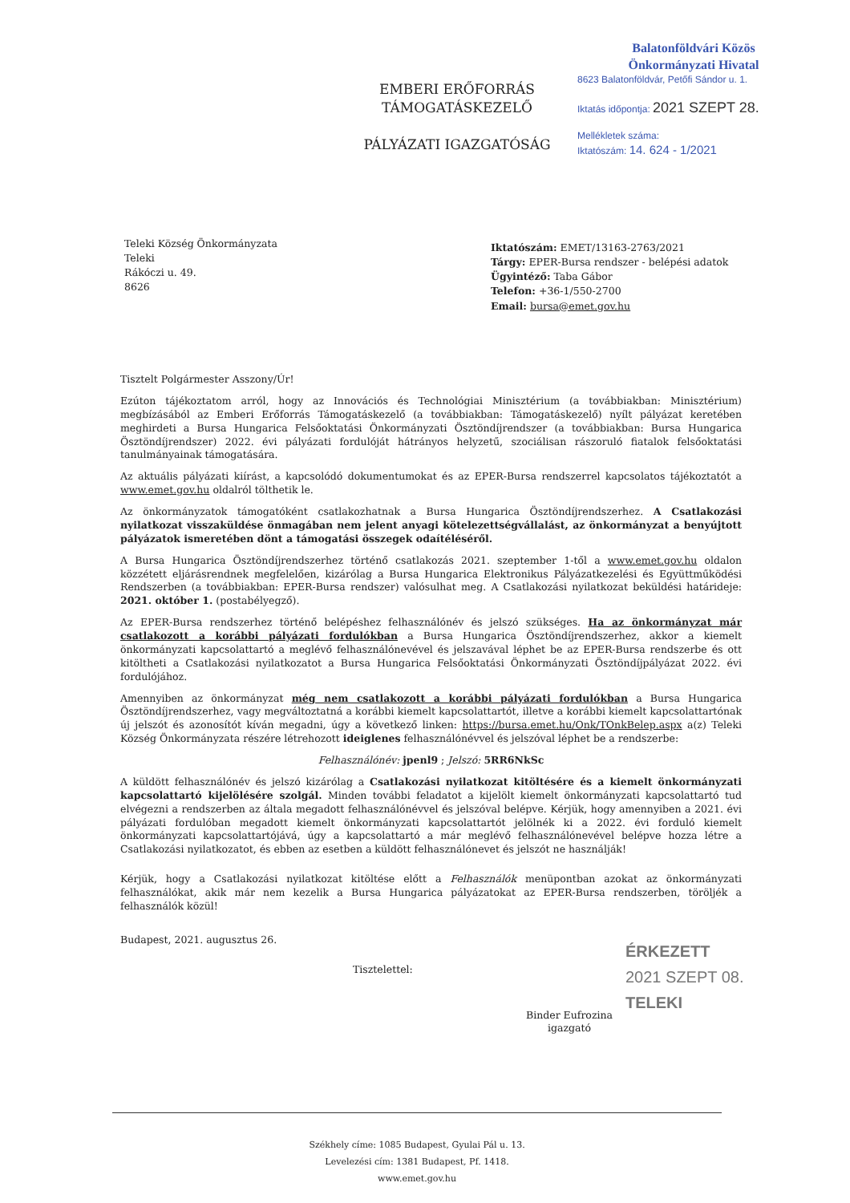Balatonföldvári Közös
Önkormányzati Hivatal
8623 Balatonföldvár, Petőfi Sándor u. 1.
Iktatás időpontja: 2021 SZEPT 28.
Mellékletek száma:
Iktatószám: 14. 624 - 1/2021
EMBERI ERŐFORRÁS
TÁMOGATÁSKEZELŐ
PÁLYÁZATI IGAZGATÓSÁG
Teleki Község Önkormányzata
Teleki
Rákóczi u. 49.
8626
Iktatószám: EMET/13163-2763/2021
Tárgy: EPER-Bursa rendszer - belépési adatok
Ügyintéző: Taba Gábor
Telefon: +36-1/550-2700
Email: bursa@emet.gov.hu
Tisztelt Polgármester Asszony/Úr!
Ezúton tájékoztatom arról, hogy az Innovációs és Technológiai Minisztérium (a továbbiakban: Minisztérium) megbízásából az Emberi Erőforrás Támogatáskezelő (a továbbiakban: Támogatáskezelő) nyílt pályázat keretében meghirdeti a Bursa Hungarica Felsőoktatási Önkormányzati Ösztöndíjrendszer (a továbbiakban: Bursa Hungarica Ösztöndíjrendszer) 2022. évi pályázati fordulóját hátrányos helyzetű, szociálisan rászoruló fiatalok felsőoktatási tanulmányainak támogatására.
Az aktuális pályázati kiírást, a kapcsolódó dokumentumokat és az EPER-Bursa rendszerrel kapcsolatos tájékoztatót a www.emet.gov.hu oldalról tölthetik le.
Az önkormányzatok támogatóként csatlakozhatnak a Bursa Hungarica Ösztöndíjrendszerhez. A Csatlakozási nyilatkozat visszaküldése önmagában nem jelent anyagi kötelezettségvállalást, az önkormányzat a benyújtott pályázatok ismeretében dönt a támogatási összegek odaítéléséről.
A Bursa Hungarica Ösztöndíjrendszerhez történő csatlakozás 2021. szeptember 1-től a www.emet.gov.hu oldalon közzétett eljárásrendnek megfelelően, kizárólag a Bursa Hungarica Elektronikus Pályázatkezelési és Együttműködési Rendszerben (a továbbiakban: EPER-Bursa rendszer) valósulhat meg. A Csatlakozási nyilatkozat beküldési határideje: 2021. október 1. (postabélyegző).
Az EPER-Bursa rendszerhez történő belépéshez felhasználónév és jelszó szükséges. Ha az önkormányzat már csatlakozott a korábbi pályázati fordulókban a Bursa Hungarica Ösztöndíjrendszerhez, akkor a kiemelt önkormányzati kapcsolattartó a meglévő felhasználónevével és jelszavával léphet be az EPER-Bursa rendszerbe és ott kitöltheti a Csatlakozási nyilatkozatot a Bursa Hungarica Felsőoktatási Önkormányzati Ösztöndíjpályázat 2022. évi fordulójához.
Amennyiben az önkormányzat még nem csatlakozott a korábbi pályázati fordulókban a Bursa Hungarica Ösztöndíjrendszerhez, vagy megváltoztatná a korábbi kiemelt kapcsolattartót, illetve a korábbi kiemelt kapcsolattartónak új jelszót és azonosítót kíván megadni, úgy a következő linken: https://bursa.emet.hu/Onk/TOnkBelep.aspx a(z) Teleki Község Önkormányzata részére létrehozott ideiglenes felhasználónévvel és jelszóval léphet be a rendszerbe:
Felhasználónév: jpenl9 ; Jelszó: 5RR6NkSc
A küldött felhasználónév és jelszó kizárólag a Csatlakozási nyilatkozat kitöltésére és a kiemelt önkormányzati kapcsolattartó kijelölésére szolgál. Minden további feladatot a kijelölt kiemelt önkormányzati kapcsolattartó tud elvégezni a rendszerben az általa megadott felhasználónévvel és jelszóval belépve. Kérjük, hogy amennyiben a 2021. évi pályázati fordulóban megadott kiemelt önkormányzati kapcsolattartót jelölnék ki a 2022. évi forduló kiemelt önkormányzati kapcsolattartójává, úgy a kapcsolattartó a már meglévő felhasználónevével belépve hozza létre a Csatlakozási nyilatkozatot, és ebben az esetben a küldött felhasználónevet és jelszót ne használják!
Kérjük, hogy a Csatlakozási nyilatkozat kitöltése előtt a Felhasználók menüpontban azokat az önkormányzati felhasználókat, akik már nem kezelik a Bursa Hungarica pályázatokat az EPER-Bursa rendszerben, töröljék a felhasználók közül!
Budapest, 2021. augusztus 26.
Tisztelettel:
Binder Eufrozina
igazgató
ÉRKEZETT
2021 SZEPT 08.
TELEKI
Székhely címe: 1085 Budapest, Gyulai Pál u. 13.
Levelezési cím: 1381 Budapest, Pf. 1418.
www.emet.gov.hu